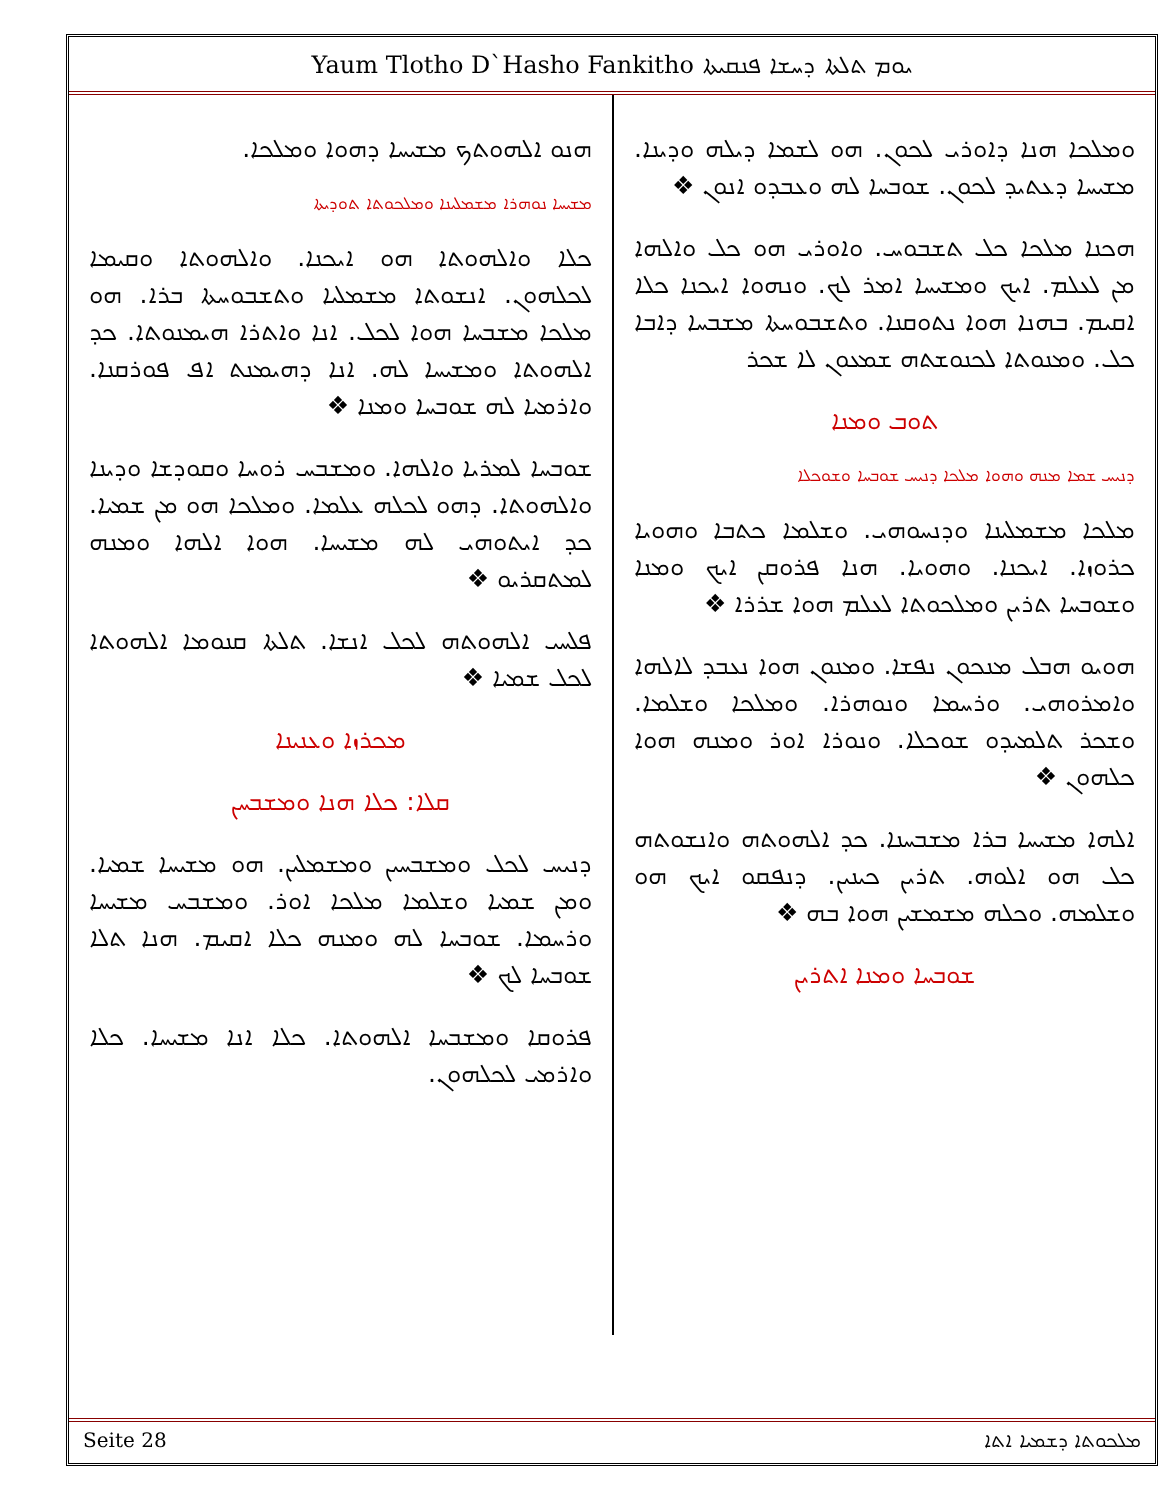Yaum Tlotho D`Hasho Fankitho ܝܘܡ ܬܠܬܐ ܕܚܫܐ ܦܢܩܝܬܐ
ܘܡܠܟܐ ܗܢܐ ܕܐܘܪܝ ܠܟܘܢ. ܗܘ ܠܫܡܐ ܕܝܠܗ ܘܕܝܢܐ. ܡܫܝܚܐ ܕܥܬܝܕ ܠܟܘܢ. ܫܘܒܚܐ ܠܗ ܘܥܒܕܘ ܐܢܘܢ ❖
ܗܟܢܐ ܡܠܟܐ ܟܠ ܬܫܒܘܚ. ܘܐܘܪܝ ܗܘ ܟܠ ܘܐܠܗܐ ܡܢ ܠܥܠܡ. ܐܝܟ ܘܡܫܝܚܐ ܐܡܪ ܠܟ. ܘܢܗܘܐ ܐܝܟܢܐ ܟܠܐ ܐܩܝܡ. ܒܗܢܐ ܗܘܐ ܢܬܘܩܢܐ. ܘܬܫܒܘܚܬܐ ܡܫܒܚܐ ܕܐܒܐ ܟܠ. ܘܡܢܘܬܐ ܠܟܢܘܫܬܗ ܫܡܥܘܢ ܠܐ ܫܟܪ
ܬܘܒ ܘܡܢܐ
ܕܢܝܚ ܫܡܐ ܡܢܗ ܘܗܘܐ ܡܠܟܐ ܕܢܝܚ ܫܘܒܚܐ ܘܫܘܟܠܐ
ܡܠܟܐ ܡܫܡܠܝܢܐ ܘܕܢܚܘܗܝ. ܘܫܠܡܐ ܟܬܒܐ ܘܗܘܝܐ ܟܪܘܙܐ. ܐܝܟܢܐ. ܘܗܘܝܐ. ܗܢܐ ܦܪܘܩܢ ܐܝܟ ܘܡܢܐ ܘܫܘܒܚܐ ܬܪܝܢ ܘܡܠܟܘܬܐ ܠܥܠܡ ܗܘܐ ܫܪܪܐ ❖
ܗܘܝܘ ܗܒܠ ܡܢܟܘܢ ܢܦܫܐ. ܘܡܢܘܢ ܗܘܐ ܢܥܒܕ ܠܐܠܗܐ ܘܐܡܪܘܗܝ. ܘܪܚܡܐ ܘܢܘܗܪܐ. ܘܡܠܟܐ ܘܫܠܡܐ. ܘܫܟܪ ܬܠܡܝܕܘ ܫܘܟܠܐ. ܘܢܘܪܐ ܐܘܪ ܘܡܢܗ ܗܘܐ ܟܠܗܘܢ ❖
ܐܠܗܐ ܡܫܝܚܐ ܒܪܐ ܡܫܒܚܢܐ. ܟܕ ܐܠܗܘܬܗ ܘܐܢܫܘܬܗ ܟܠ ܗܘ ܐܠܘܗ. ܬܪܝܢ ܟܝܢܝܢ. ܕܢܦܩܘ ܐܝܟ ܗܘ ܘܫܠܡܗ. ܘܟܠܗ ܡܫܡܫܝܢ ܗܘܐ ܒܗ ❖
ܫܘܒܚܐ ܘܡܢܐ ܐܬܪܝܢ
ܗܢܘ ܐܠܗܘܬܟ ܡܫܝܚܐ ܕܗܘܐ ܘܡܠܟܐ.
ܡܫܝܚܐ ܢܘܗܪܐ ܡܫܡܠܝܢܐ ܘܡܠܟܘܬܐ ܬܘܕܝܬܐ
ܟܠܐ ܘܐܠܗܘܬܐ ܗܘ ܐܝܟܢܐ. ܘܐܠܗܘܬܐ ܘܩܝܡܐ ܠܟܠܗܘܢ. ܐܢܫܘܬܐ ܡܫܡܠܝܐ ܘܬܫܒܘܚܬܐ ܒܪܐ. ܗܘ ܡܠܟܐ ܡܫܒܚܐ ܗܘܐ ܠܟܠ. ܐܢܐ ܘܐܬܪܐ ܗܝܡܢܘܬܐ. ܟܕ ܐܠܗܘܬܐ ܘܡܫܝܚܐ ܠܗ. ܐܢܐ ܕܗܝܡܢܬ ܐܦ ܦܘܪܩܢܐ. ܘܐܪܡܝܐ ܠܗ ܫܘܒܚܐ ܘܡܢܐ ❖
ܫܘܒܚܐ ܠܡܪܝܐ ܘܐܠܗܐ. ܘܡܫܒܚ ܪܘܚܐ ܘܩܘܕܫܐ ܘܕܝܢܐ ܘܐܠܗܘܬܐ. ܕܗܘ ܠܟܠܗ ܥܠܡܐ. ܘܡܠܟܐ ܗܘ ܡܢ ܫܡܝܐ. ܟܕ ܐܝܬܘܗܝ ܠܗ ܡܫܝܚܐ. ܗܘܐ ܐܠܗܐ ܘܡܢܗ ܠܡܬܩܪܝܘ ❖
ܦܠܚܝ ܐܠܗܘܬܗ ܠܟܠ ܐܢܫܐ. ܬܠܬܐ ܩܢܘܡܐ ܐܠܗܘܬܐ ܠܟܠ ܫܡܝܐ ❖
ܡܟܪܙܐ ܘܥܢܝܢܐ
ܩܠܐ: ܟܠܐ ܗܢܐ ܘܡܫܒܚܢ
ܕܢܝܚ ܠܟܠ ܘܡܫܒܚܝܢ ܘܡܫܡܠܝܢ. ܗܘ ܡܫܝܚܐ ܫܡܝܐ. ܘܡܢ ܫܡܝܐ ܘܫܠܡܐ ܡܠܟܐ ܐܘܪ. ܘܡܫܒܚ ܡܫܝܚܐ ܘܪܚܡܐ. ܫܘܒܚܐ ܠܗ ܘܡܢܗ ܟܠܐ ܐܩܝܡ. ܗܢܐ ܬܠܐ ܫܘܒܚܐ ܠܟ ❖
ܦܪܘܩܐ ܘܡܫܒܚܐ ܐܠܗܘܬܐ. ܟܠܐ ܐܢܐ ܡܫܝܚܐ. ܟܠܐ ܘܐܪܡܝ ܠܟܠܗܘܢ.
Seite 28 ܡܠܟܘܬܐ ܕܫܡܝܐ ܐܬܐ